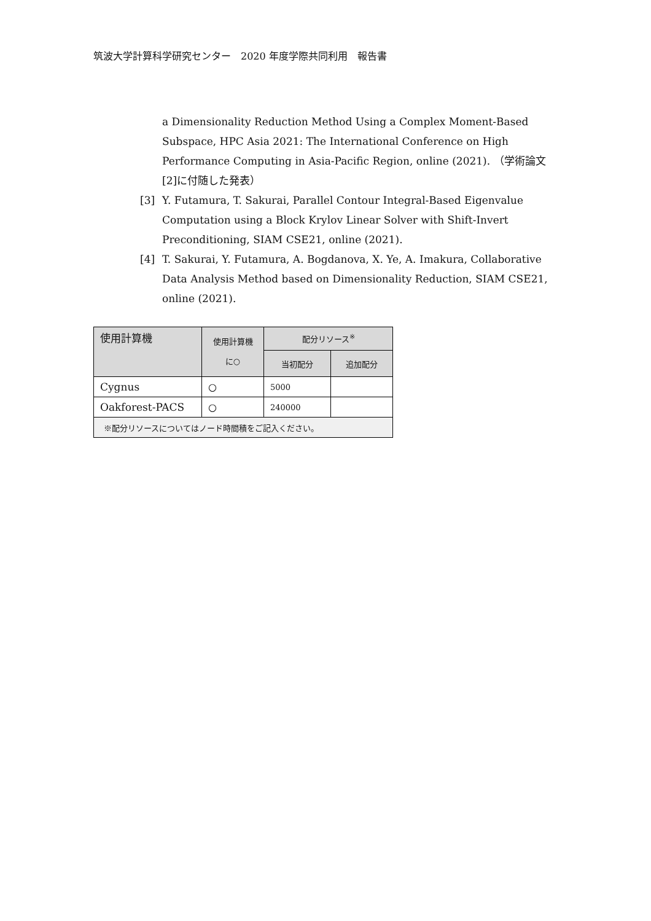筑波大学計算科学研究センター　2020 年度学際共同利用　報告書
a Dimensionality Reduction Method Using a Complex Moment-Based Subspace, HPC Asia 2021: The International Conference on High Performance Computing in Asia-Pacific Region, online (2021). （学術論文[2]に付随した発表）
[3] Y. Futamura, T. Sakurai, Parallel Contour Integral-Based Eigenvalue Computation using a Block Krylov Linear Solver with Shift-Invert Preconditioning, SIAM CSE21, online (2021).
[4] T. Sakurai, Y. Futamura, A. Bogdanova, X. Ye, A. Imakura, Collaborative Data Analysis Method based on Dimensionality Reduction, SIAM CSE21, online (2021).
| 使用計算機 | 使用計算機 に○ | 配分リソース<sup>※</sup> | |
| --- | --- | --- | --- |
| | | 当初配分 | 追加配分 |
| Cygnus | ○ | 5000 | |
| Oakforest-PACS | ○ | 240000 | |
| ※配分リソースについてはノード時間積をご記入ください。 | | | |